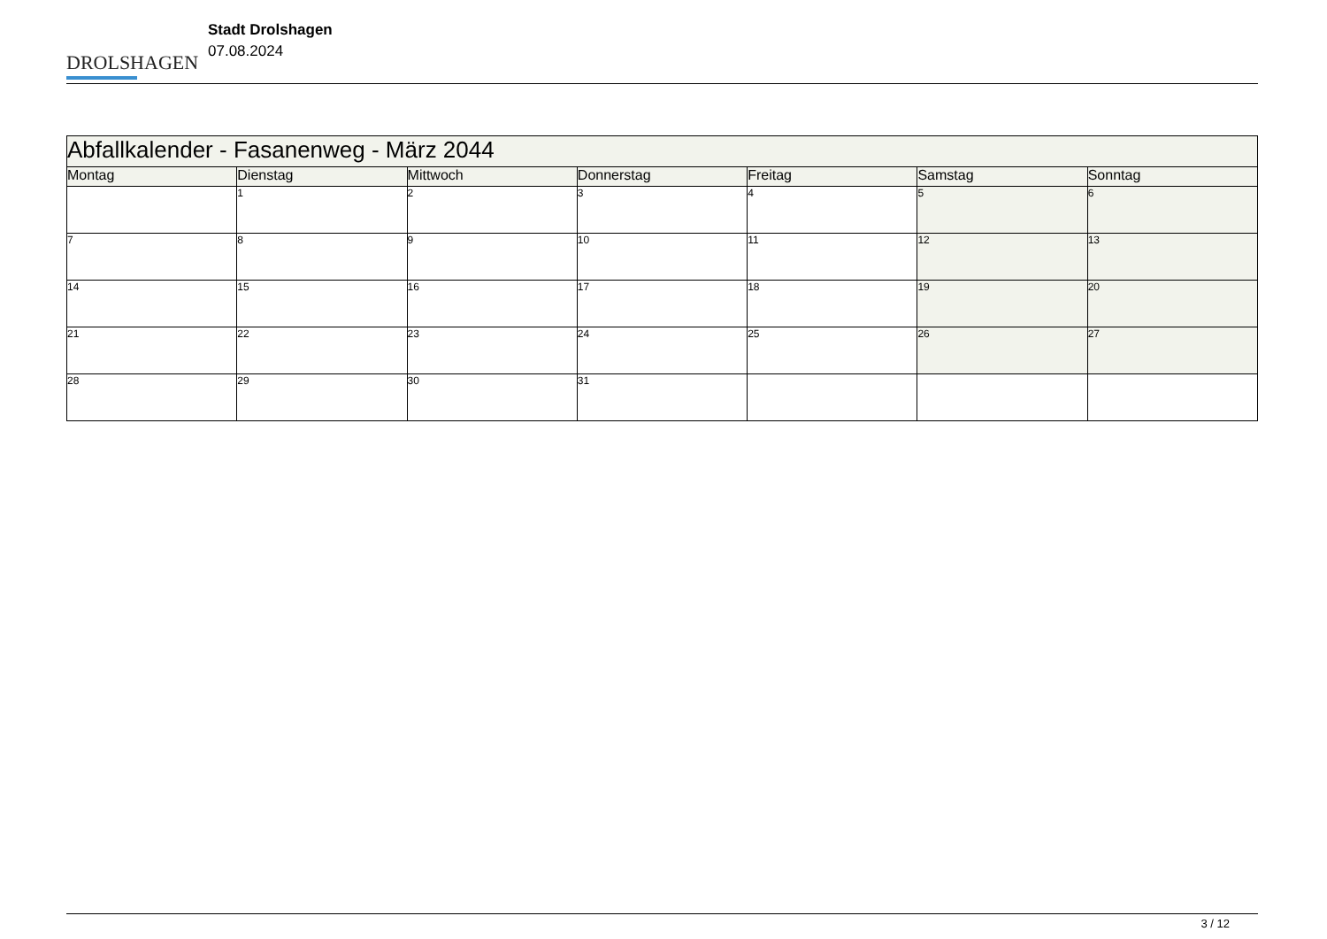DROLSHAGEN
Stadt Drolshagen
07.08.2024
| Abfallkalender - Fasanenweg - März 2044 | | | | | | |
| Montag | Dienstag | Mittwoch | Donnerstag | Freitag | Samstag | Sonntag |
| | 1 | 2 | 3 | 4 | 5 | 6 |
| 7 | 8 | 9 | 10 | 11 | 12 | 13 |
| 14 | 15 | 16 | 17 | 18 | 19 | 20 |
| 21 | 22 | 23 | 24 | 25 | 26 | 27 |
| 28 | 29 | 30 | 31 | | | |
3 / 12